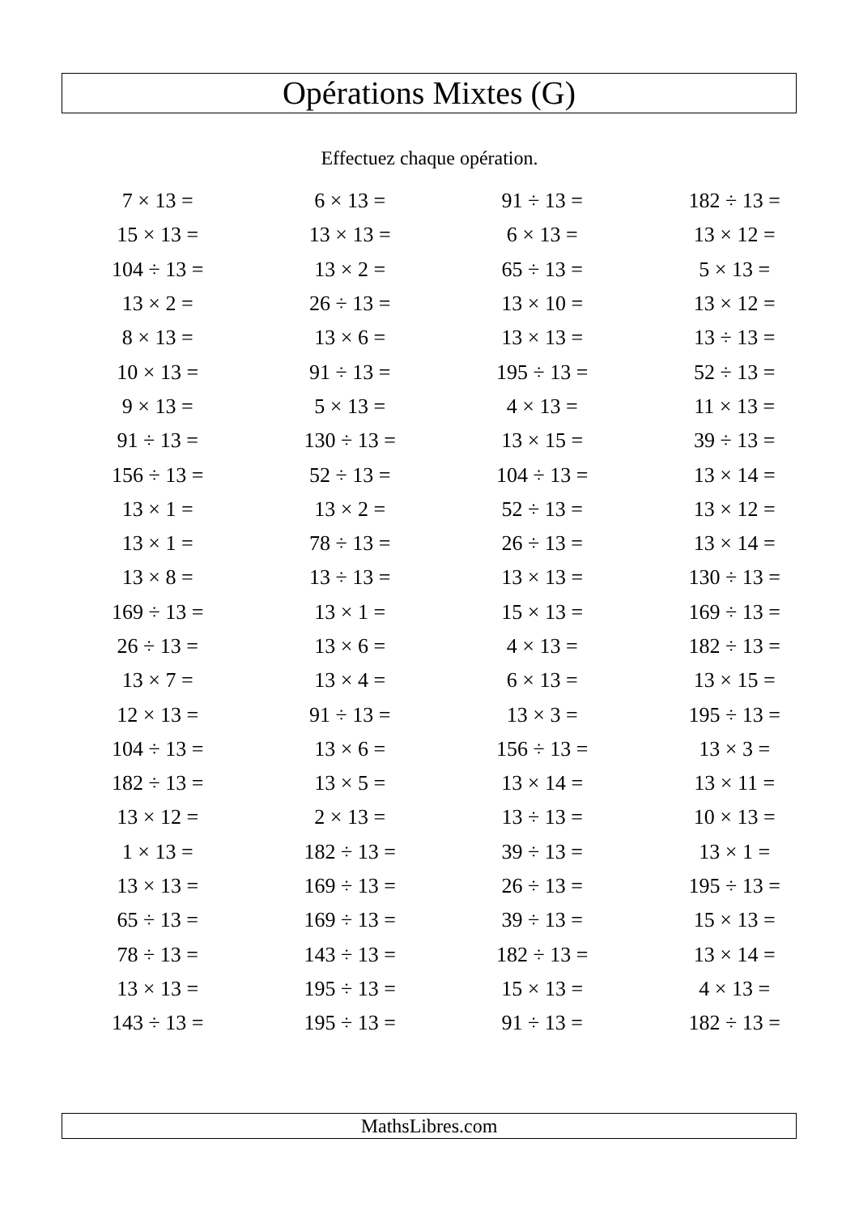Opérations Mixtes (G)
Effectuez chaque opération.
| 7 × 13 = | 6 × 13 = | 91 ÷ 13 = | 182 ÷ 13 = |
| 15 × 13 = | 13 × 13 = | 6 × 13 = | 13 × 12 = |
| 104 ÷ 13 = | 13 × 2 = | 65 ÷ 13 = | 5 × 13 = |
| 13 × 2 = | 26 ÷ 13 = | 13 × 10 = | 13 × 12 = |
| 8 × 13 = | 13 × 6 = | 13 × 13 = | 13 ÷ 13 = |
| 10 × 13 = | 91 ÷ 13 = | 195 ÷ 13 = | 52 ÷ 13 = |
| 9 × 13 = | 5 × 13 = | 4 × 13 = | 11 × 13 = |
| 91 ÷ 13 = | 130 ÷ 13 = | 13 × 15 = | 39 ÷ 13 = |
| 156 ÷ 13 = | 52 ÷ 13 = | 104 ÷ 13 = | 13 × 14 = |
| 13 × 1 = | 13 × 2 = | 52 ÷ 13 = | 13 × 12 = |
| 13 × 1 = | 78 ÷ 13 = | 26 ÷ 13 = | 13 × 14 = |
| 13 × 8 = | 13 ÷ 13 = | 13 × 13 = | 130 ÷ 13 = |
| 169 ÷ 13 = | 13 × 1 = | 15 × 13 = | 169 ÷ 13 = |
| 26 ÷ 13 = | 13 × 6 = | 4 × 13 = | 182 ÷ 13 = |
| 13 × 7 = | 13 × 4 = | 6 × 13 = | 13 × 15 = |
| 12 × 13 = | 91 ÷ 13 = | 13 × 3 = | 195 ÷ 13 = |
| 104 ÷ 13 = | 13 × 6 = | 156 ÷ 13 = | 13 × 3 = |
| 182 ÷ 13 = | 13 × 5 = | 13 × 14 = | 13 × 11 = |
| 13 × 12 = | 2 × 13 = | 13 ÷ 13 = | 10 × 13 = |
| 1 × 13 = | 182 ÷ 13 = | 39 ÷ 13 = | 13 × 1 = |
| 13 × 13 = | 169 ÷ 13 = | 26 ÷ 13 = | 195 ÷ 13 = |
| 65 ÷ 13 = | 169 ÷ 13 = | 39 ÷ 13 = | 15 × 13 = |
| 78 ÷ 13 = | 143 ÷ 13 = | 182 ÷ 13 = | 13 × 14 = |
| 13 × 13 = | 195 ÷ 13 = | 15 × 13 = | 4 × 13 = |
| 143 ÷ 13 = | 195 ÷ 13 = | 91 ÷ 13 = | 182 ÷ 13 = |
MathsLibres.com